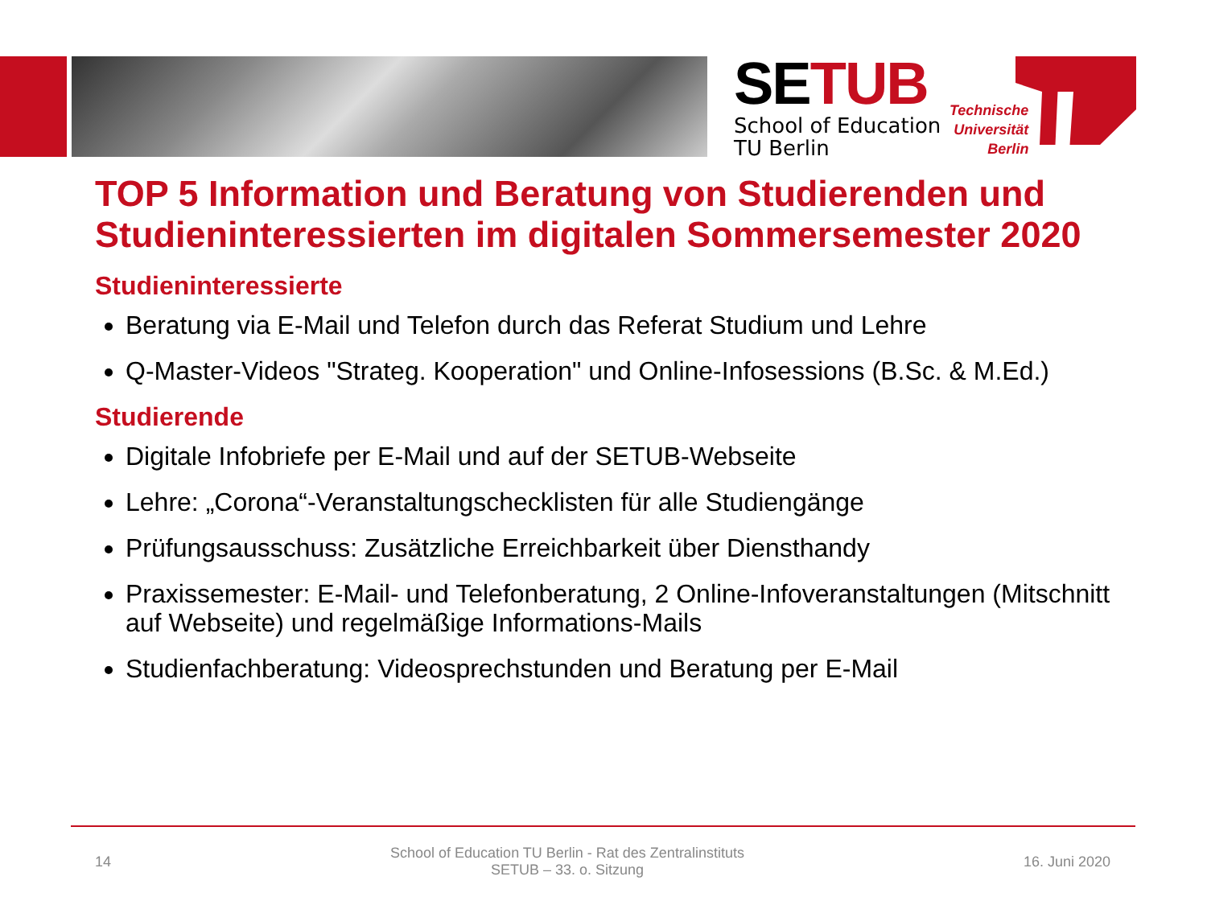SETUB
School of Education
TU Berlin
Technische
Universität
Berlin
TOP 5 Information und Beratung von Studierenden und Studieninteressierten im digitalen Sommersemester 2020
Studieninteressierte
Beratung via E-Mail und Telefon durch das Referat Studium und Lehre
Q-Master-Videos "Strateg. Kooperation" und Online-Infosessions (B.Sc. & M.Ed.)
Studierende
Digitale Infobriefe per E-Mail und auf der SETUB-Webseite
Lehre: „Corona“-Veranstaltungschecklisten für alle Studiengänge
Prüfungsausschuss: Zusätzliche Erreichbarkeit über Diensthandy
Praxissemester: E-Mail- und Telefonberatung, 2 Online-Infoveranstaltungen (Mitschnitt auf Webseite) und regelmäßige Informations-Mails
Studienfachberatung: Videosprechstunden und Beratung per E-Mail
14 School of Education TU Berlin - Rat des Zentralinstituts
SETUB – 33. o. Sitzung 16. Juni 2020